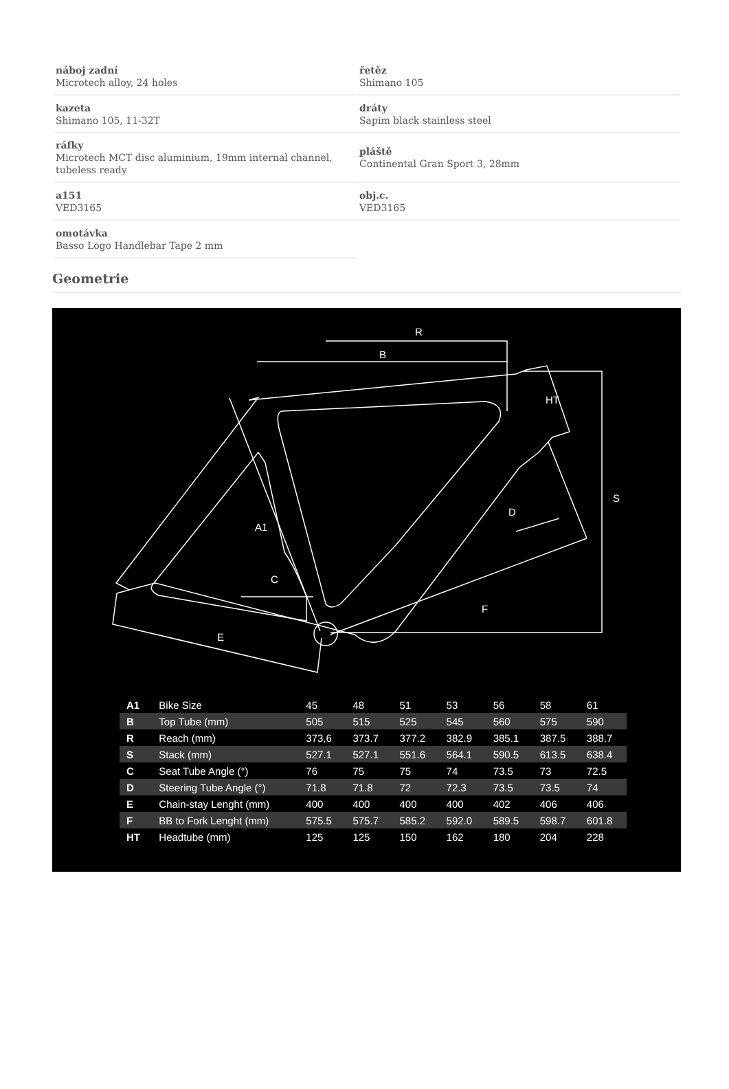náboj zadní
Microtech alloy, 24 holes
řetěz
Shimano 105
kazeta
Shimano 105, 11-32T
dráty
Sapim black stainless steel
ráfky
Microtech MCT disc aluminium, 19mm internal channel, tubeless ready
pláště
Continental Gran Sport 3, 28mm
a151
VED3165
obj.c.
VED3165
omotávka
Basso Logo Handlebar Tape 2 mm
Geometrie
R
B
HT
D
A1
C
F
E
S
| A1 | Bike Size | 45 | 48 | 51 | 53 | 56 | 58 | 61 |
| B | Top Tube (mm) | 505 | 515 | 525 | 545 | 560 | 575 | 590 |
| R | Reach (mm) | 373,6 | 373.7 | 377.2 | 382.9 | 385.1 | 387.5 | 388.7 |
| S | Stack (mm) | 527.1 | 527.1 | 551.6 | 564.1 | 590.5 | 613.5 | 638.4 |
| C | Seat Tube Angle (°) | 76 | 75 | 75 | 74 | 73.5 | 73 | 72.5 |
| D | Steering Tube Angle (°) | 71.8 | 71.8 | 72 | 72.3 | 73.5 | 73.5 | 74 |
| E | Chain-stay Lenght (mm) | 400 | 400 | 400 | 400 | 402 | 406 | 406 |
| F | BB to Fork Lenght (mm) | 575.5 | 575.7 | 585.2 | 592.0 | 589.5 | 598.7 | 601.8 |
| HT | Headtube (mm) | 125 | 125 | 150 | 162 | 180 | 204 | 228 |